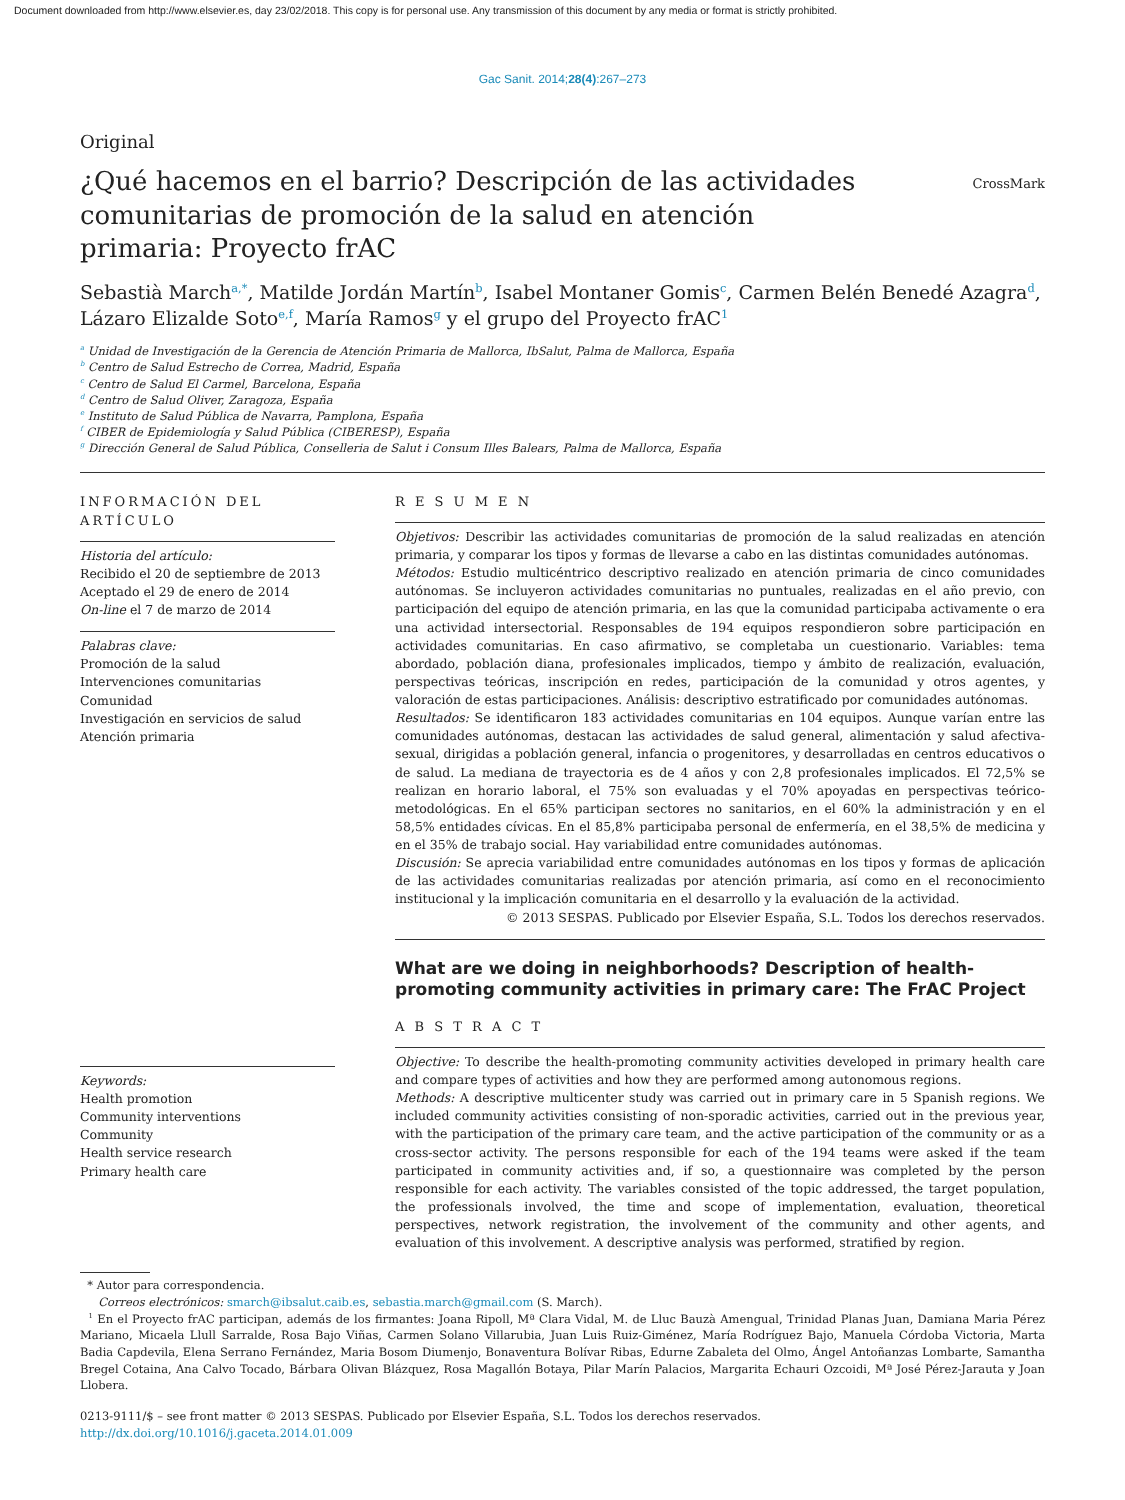Document downloaded from http://www.elsevier.es, day 23/02/2018. This copy is for personal use. Any transmission of this document by any media or format is strictly prohibited.
Gac Sanit. 2014;28(4):267–273
Original
CrossMark
¿Qué hacemos en el barrio? Descripción de las actividades comunitarias de promoción de la salud en atención primaria: Proyecto frAC
Sebastià March<sup>a,*</sup>, Matilde Jordán Martín<sup>b</sup>, Isabel Montaner Gomis<sup>c</sup>, Carmen Belén Benedé Azagra<sup>d</sup>, Lázaro Elizalde Soto<sup>e,f</sup>, María Ramos<sup>g</sup> y el grupo del Proyecto frAC<sup>1</sup>
<sup>a</sup> Unidad de Investigación de la Gerencia de Atención Primaria de Mallorca, IbSalut, Palma de Mallorca, España
<sup>b</sup> Centro de Salud Estrecho de Correa, Madrid, España
<sup>c</sup> Centro de Salud El Carmel, Barcelona, España
<sup>d</sup> Centro de Salud Oliver, Zaragoza, España
<sup>e</sup> Instituto de Salud Pública de Navarra, Pamplona, España
<sup>f</sup> CIBER de Epidemiología y Salud Pública (CIBERESP), España
<sup>g</sup> Dirección General de Salud Pública, Conselleria de Salut i Consum Illes Balears, Palma de Mallorca, España
INFORMACIÓN DEL ARTÍCULO
Historia del artículo:
Recibido el 20 de septiembre de 2013
Aceptado el 29 de enero de 2014
On-line el 7 de marzo de 2014
Palabras clave:
Promoción de la salud
Intervenciones comunitarias
Comunidad
Investigación en servicios de salud
Atención primaria
Keywords:
Health promotion
Community interventions
Community
Health service research
Primary health care
R E S U M E N
Objetivos: Describir las actividades comunitarias de promoción de la salud realizadas en atención primaria, y comparar los tipos y formas de llevarse a cabo en las distintas comunidades autónomas.
Métodos: Estudio multicéntrico descriptivo realizado en atención primaria de cinco comunidades autónomas. Se incluyeron actividades comunitarias no puntuales, realizadas en el año previo, con participación del equipo de atención primaria, en las que la comunidad participaba activamente o era una actividad intersectorial. Responsables de 194 equipos respondieron sobre participación en actividades comunitarias. En caso afirmativo, se completaba un cuestionario. Variables: tema abordado, población diana, profesionales implicados, tiempo y ámbito de realización, evaluación, perspectivas teóricas, inscripción en redes, participación de la comunidad y otros agentes, y valoración de estas participaciones. Análisis: descriptivo estratificado por comunidades autónomas.
Resultados: Se identificaron 183 actividades comunitarias en 104 equipos. Aunque varían entre las comunidades autónomas, destacan las actividades de salud general, alimentación y salud afectiva-sexual, dirigidas a población general, infancia o progenitores, y desarrolladas en centros educativos o de salud. La mediana de trayectoria es de 4 años y con 2,8 profesionales implicados. El 72,5% se realizan en horario laboral, el 75% son evaluadas y el 70% apoyadas en perspectivas teórico-metodológicas. En el 65% participan sectores no sanitarios, en el 60% la administración y en el 58,5% entidades cívicas. En el 85,8% participaba personal de enfermería, en el 38,5% de medicina y en el 35% de trabajo social. Hay variabilidad entre comunidades autónomas.
Discusión: Se aprecia variabilidad entre comunidades autónomas en los tipos y formas de aplicación de las actividades comunitarias realizadas por atención primaria, así como en el reconocimiento institucional y la implicación comunitaria en el desarrollo y la evaluación de la actividad.
© 2013 SESPAS. Publicado por Elsevier España, S.L. Todos los derechos reservados.
What are we doing in neighborhoods? Description of health-promoting community activities in primary care: The FrAC Project
A B S T R A C T
Objective: To describe the health-promoting community activities developed in primary health care and compare types of activities and how they are performed among autonomous regions.
Methods: A descriptive multicenter study was carried out in primary care in 5 Spanish regions. We included community activities consisting of non-sporadic activities, carried out in the previous year, with the participation of the primary care team, and the active participation of the community or as a cross-sector activity. The persons responsible for each of the 194 teams were asked if the team participated in community activities and, if so, a questionnaire was completed by the person responsible for each activity. The variables consisted of the topic addressed, the target population, the professionals involved, the time and scope of implementation, evaluation, theoretical perspectives, network registration, the involvement of the community and other agents, and evaluation of this involvement. A descriptive analysis was performed, stratified by region.
* Autor para correspondencia.
Correos electrónicos: smarch@ibsalut.caib.es, sebastia.march@gmail.com (S. March).
<sup>1</sup> En el Proyecto frAC participan, además de los firmantes: Joana Ripoll, Mª Clara Vidal, M. de Lluc Bauzà Amengual, Trinidad Planas Juan, Damiana Maria Pérez Mariano, Micaela Llull Sarralde, Rosa Bajo Viñas, Carmen Solano Villarubia, Juan Luis Ruiz-Giménez, María Rodríguez Bajo, Manuela Córdoba Victoria, Marta Badia Capdevila, Elena Serrano Fernández, Maria Bosom Diumenjo, Bonaventura Bolívar Ribas, Edurne Zabaleta del Olmo, Ángel Antoñanzas Lombarte, Samantha Bregel Cotaina, Ana Calvo Tocado, Bárbara Olivan Blázquez, Rosa Magallón Botaya, Pilar Marín Palacios, Margarita Echauri Ozcoidi, Mª José Pérez-Jarauta y Joan Llobera.
0213-9111/$ – see front matter © 2013 SESPAS. Publicado por Elsevier España, S.L. Todos los derechos reservados.
http://dx.doi.org/10.1016/j.gaceta.2014.01.009